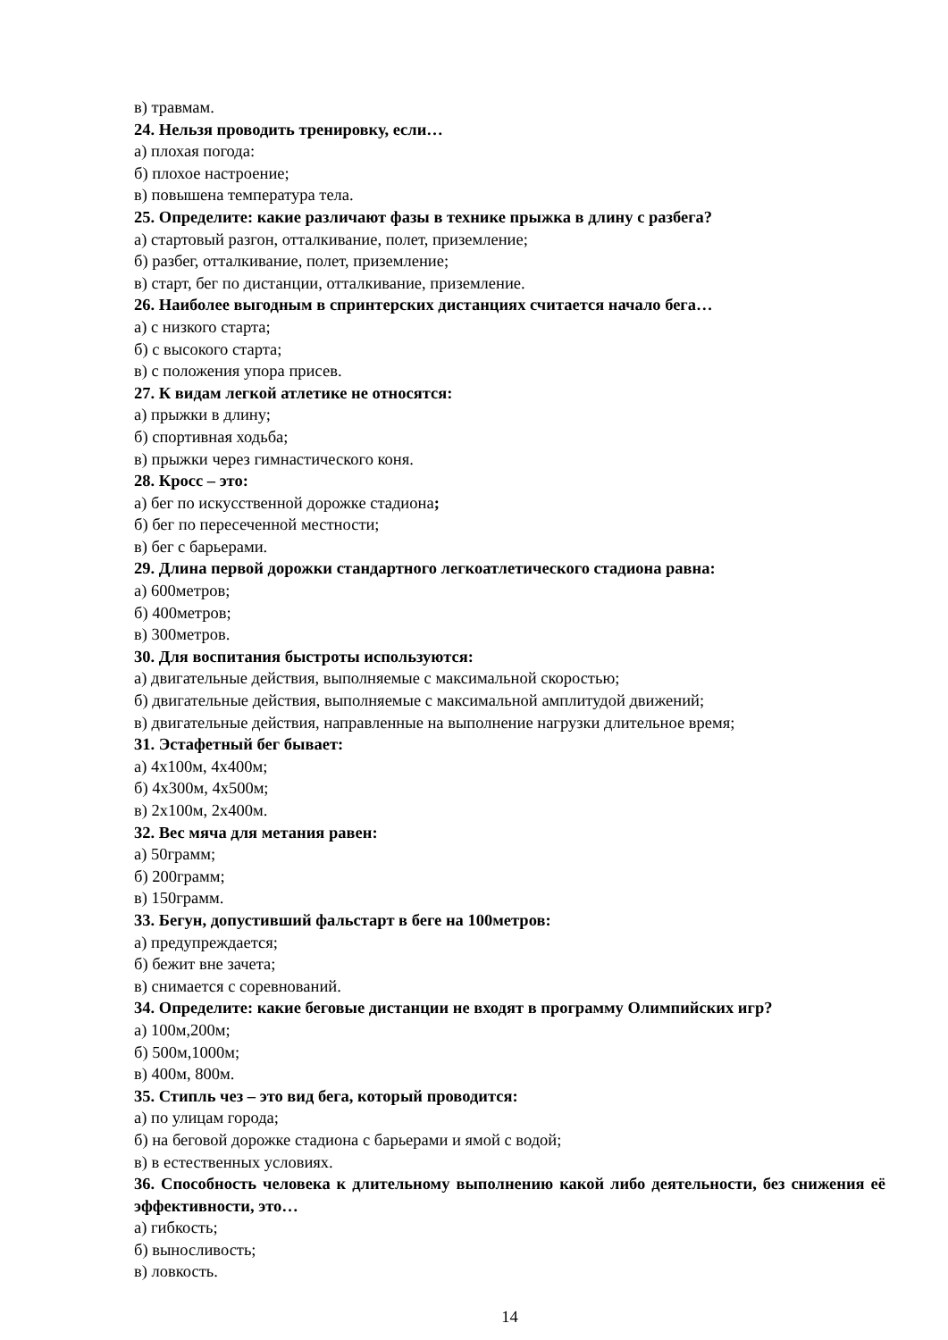в) травмам.
24. Нельзя проводить тренировку, если…
а) плохая погода:
б) плохое настроение;
в) повышена температура тела.
25. Определите: какие различают фазы в технике прыжка в длину с разбега?
а) стартовый разгон, отталкивание, полет, приземление;
б) разбег, отталкивание, полет, приземление;
в) старт, бег по дистанции, отталкивание, приземление.
26. Наиболее выгодным в спринтерских дистанциях считается начало бега…
а) с низкого старта;
б) с высокого старта;
в) с положения упора присев.
27. К видам легкой атлетике не относятся:
а) прыжки в длину;
б) спортивная ходьба;
в) прыжки через гимнастического коня.
28. Кросс – это:
а) бег по искусственной дорожке стадиона;
б) бег по пересеченной местности;
в) бег с барьерами.
29. Длина первой дорожки стандартного легкоатлетического стадиона равна:
а) 600метров;
б) 400метров;
в) 300метров.
30. Для воспитания быстроты используются:
а) двигательные действия, выполняемые с максимальной скоростью;
б) двигательные действия, выполняемые с максимальной амплитудой движений;
в) двигательные действия, направленные на выполнение нагрузки длительное время;
31. Эстафетный бег бывает:
а) 4х100м, 4х400м;
б) 4х300м, 4х500м;
в) 2х100м, 2х400м.
32. Вес мяча для метания равен:
а) 50грамм;
б) 200грамм;
в) 150грамм.
33. Бегун, допустивший фальстарт в беге на 100метров:
а) предупреждается;
б) бежит вне зачета;
в) снимается с соревнований.
34. Определите: какие беговые дистанции не входят в программу Олимпийских игр?
а) 100м,200м;
б) 500м,1000м;
в) 400м, 800м.
35. Стипль чез – это вид бега, который проводится:
а) по улицам города;
б) на беговой дорожке стадиона с барьерами и ямой с водой;
в) в естественных условиях.
36. Способность человека к длительному выполнению какой либо деятельности, без снижения её эффективности, это…
а) гибкость;
б) выносливость;
в) ловкость.
14